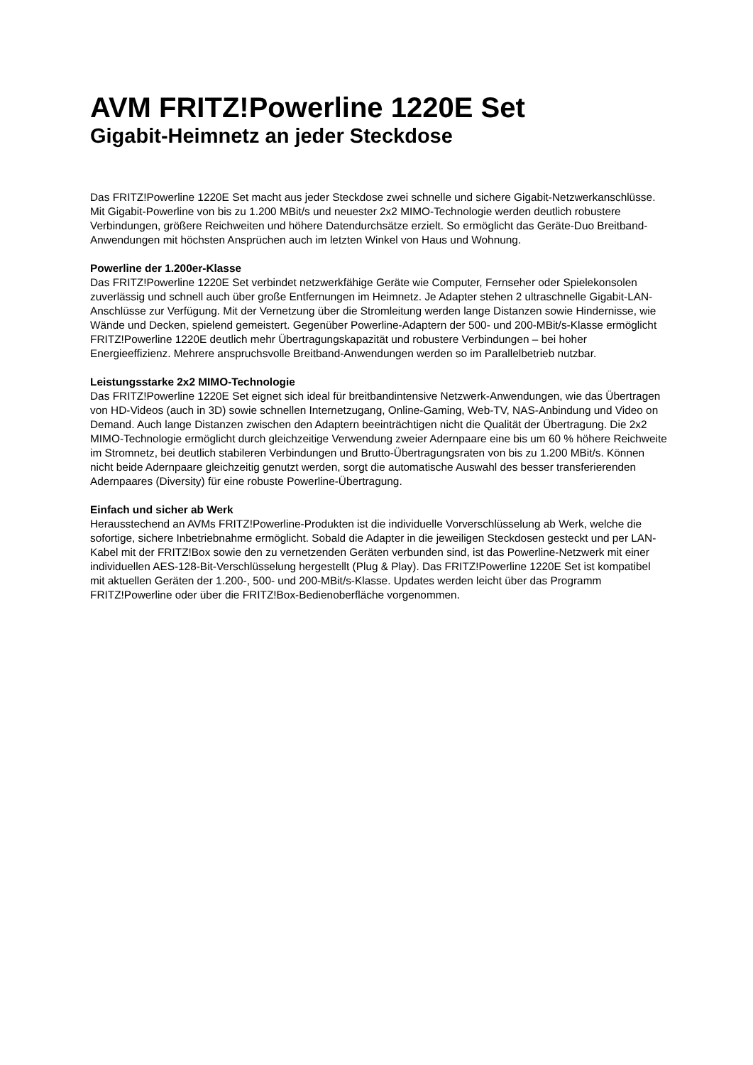AVM FRITZ!Powerline 1220E Set
Gigabit-Heimnetz an jeder Steckdose
Das FRITZ!Powerline 1220E Set macht aus jeder Steckdose zwei schnelle und sichere Gigabit-Netzwerkanschlüsse. Mit Gigabit-Powerline von bis zu 1.200 MBit/s und neuester 2x2 MIMO-Technologie werden deutlich robustere Verbindungen, größere Reichweiten und höhere Datendurchsätze erzielt. So ermöglicht das Geräte-Duo Breitband-Anwendungen mit höchsten Ansprüchen auch im letzten Winkel von Haus und Wohnung.
Powerline der 1.200er-Klasse
Das FRITZ!Powerline 1220E Set verbindet netzwerkfähige Geräte wie Computer, Fernseher oder Spielekonsolen zuverlässig und schnell auch über große Entfernungen im Heimnetz. Je Adapter stehen 2 ultraschnelle Gigabit-LAN-Anschlüsse zur Verfügung. Mit der Vernetzung über die Stromleitung werden lange Distanzen sowie Hindernisse, wie Wände und Decken, spielend gemeistert. Gegenüber Powerline-Adaptern der 500- und 200-MBit/s-Klasse ermöglicht FRITZ!Powerline 1220E deutlich mehr Übertragungskapazität und robustere Verbindungen – bei hoher Energieeffizienz. Mehrere anspruchsvolle Breitband-Anwendungen werden so im Parallelbetrieb nutzbar.
Leistungsstarke 2x2 MIMO-Technologie
Das FRITZ!Powerline 1220E Set eignet sich ideal für breitbandintensive Netzwerk-Anwendungen, wie das Übertragen von HD-Videos (auch in 3D) sowie schnellen Internetzugang, Online-Gaming, Web-TV, NAS-Anbindung und Video on Demand. Auch lange Distanzen zwischen den Adaptern beeinträchtigen nicht die Qualität der Übertragung. Die 2x2 MIMO-Technologie ermöglicht durch gleichzeitige Verwendung zweier Adernpaare eine bis um 60 % höhere Reichweite im Stromnetz, bei deutlich stabileren Verbindungen und Brutto-Übertragungsraten von bis zu 1.200 MBit/s. Können nicht beide Adernpaare gleichzeitig genutzt werden, sorgt die automatische Auswahl des besser transferierenden Adernpaares (Diversity) für eine robuste Powerline-Übertragung.
Einfach und sicher ab Werk
Herausstechend an AVMs FRITZ!Powerline-Produkten ist die individuelle Vorverschlüsselung ab Werk, welche die sofortige, sichere Inbetriebnahme ermöglicht. Sobald die Adapter in die jeweiligen Steckdosen gesteckt und per LAN-Kabel mit der FRITZ!Box sowie den zu vernetzenden Geräten verbunden sind, ist das Powerline-Netzwerk mit einer individuellen AES-128-Bit-Verschlüsselung hergestellt (Plug & Play). Das FRITZ!Powerline 1220E Set ist kompatibel mit aktuellen Geräten der 1.200-, 500- und 200-MBit/s-Klasse. Updates werden leicht über das Programm FRITZ!Powerline oder über die FRITZ!Box-Bedienoberfläche vorgenommen.